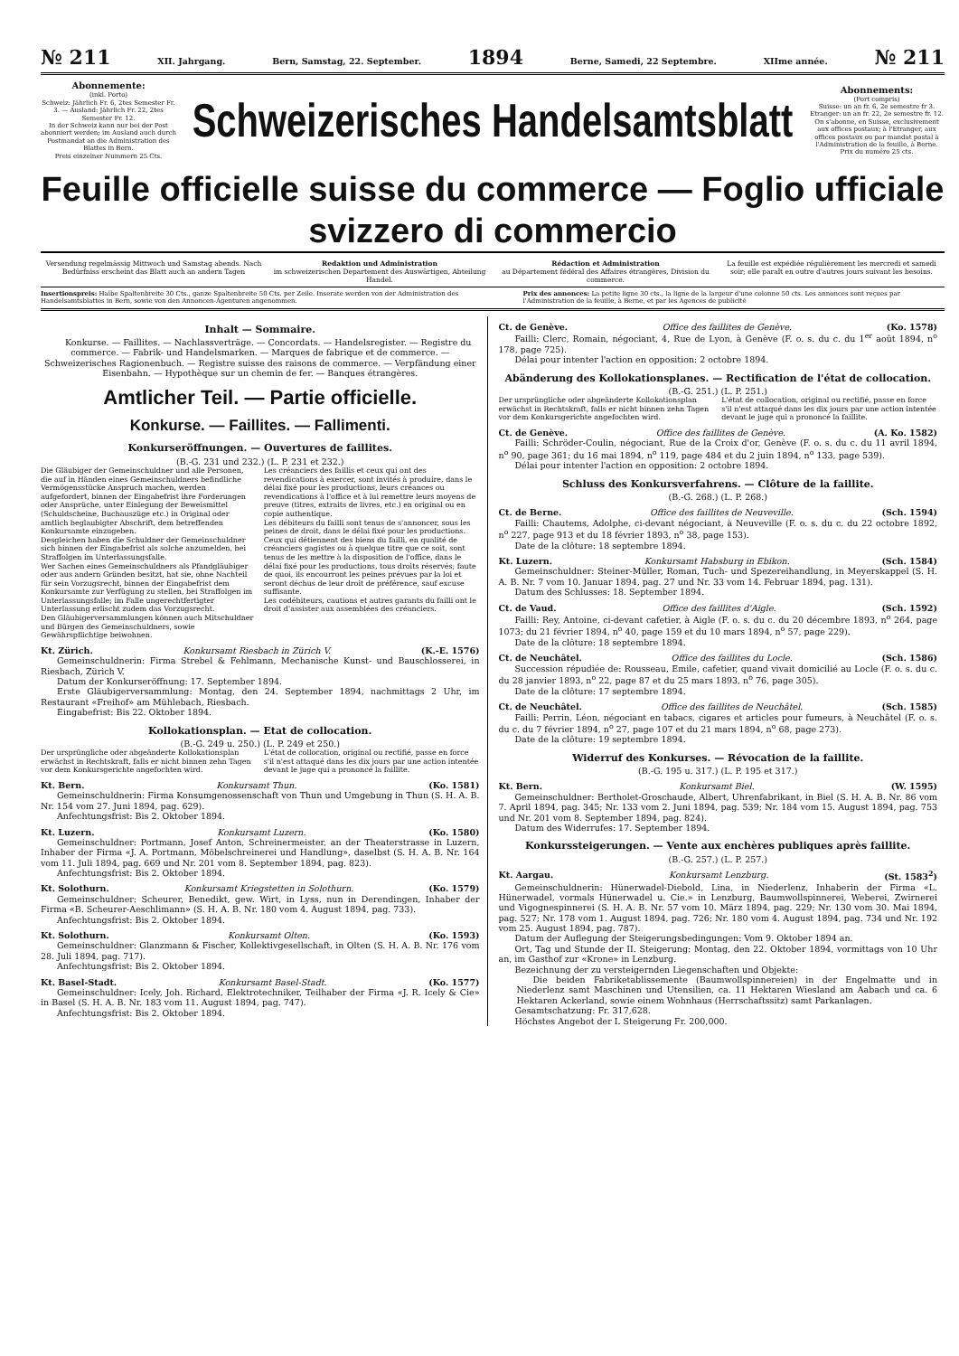№ 211 XII. Jahrgang. Bern, Samstag, 22. September. 1894 Berne, Samedi, 22 Septembre. XIIme année. № 211
Abonnemente:
(inkl. Porto)
Schweiz: Jährlich Fr. 6, 2tes Semester Fr. 3. — Ausland: Jährlich Fr. 22, 2tes Semester Fr. 12.
In der Schweiz kann nur bei der Post abonniert werden; im Ausland auch durch Postmandat an die Administration des Blattes in Bern.
Preis einzelner Nummern 25 Cts.
Schweizerisches Handelsamtsblatt
Abonnements:
(Port compris)
Suisse: un an fr. 6, 2e semestre fr 3. Etranger: un an fr. 22, 2e semestre fr. 12.
On s'abonne, en Suisse, exclusivement aux offices postaux; à l'Etranger, aux offices postaux ou par mandat postal à l'Administration de la feuille, à Berne.
Prix du numéro 25 cts.
Feuille officielle suisse du commerce — Foglio ufficiale svizzero di commercio
Versendung regelmässig Mittwoch und Samstag abends. Nach Bedürfniss erscheint das Blatt auch an andern Tagen
Redaktion und Administration
im schweizerischen Departement des Auswärtigen, Abteilung Handel.
Rédaction et Administration
au Département fédéral des Affaires étrangères, Division du commerce.
La feuille est expédiée régulièrement les mercredi et samedi soir; elle paraît en outre d'autres jours suivant les besoins.
Insertionspreis: Halbe Spaltenbreite 30 Cts., ganze Spaltenbreite 50 Cts. per Zeile. Inserate werden von der Administration des Handelsamtsblattes in Bern, sowie von den Annoncen-Agenturen angenommen.
Prix des annonces: La petite ligne 30 cts., la ligne de la largeur d'une colonne 50 cts. Les annonces sont reçues par l'Administration de la feuille, à Berne, et par les Agences de publicité
Inhalt — Sommaire.
Konkurse. — Faillites. — Nachlassverträge. — Concordats. — Handelsregister. — Registre du commerce. — Fabrik- und Handelsmarken. — Marques de fabrique et de commerce. — Schweizerisches Ragionenbuch. — Registre suisse des raisons de commerce. — Verpfändung einer Eisenbahn. — Hypothèque sur un chemin de fer. — Banques étrangères.
Amtlicher Teil. — Partie officielle.
Konkurse. — Faillites. — Fallimenti.
Konkurseröffnungen. — Ouvertures de faillites.
(B.-G. 231 und 232.) (L. P. 231 et 232.)
Die Gläubiger der Gemeinschuldner und alle Personen, die auf in Händen eines Gemeinschuldners befindliche Vermögensstücke Anspruch machen, werden aufgefordert, binnen der Eingabefrist ihre Forderungen oder Ansprüche, unter Einlegung der Beweismittel (Schuldscheine, Buchauszüge etc.) in Original oder amtlich beglaubigter Abschrift, dem betreffenden Konkursamte einzugeben.
Desgleichen haben die Schuldner der Gemeinschuldner sich binnen der Eingabefrist als solche anzumelden, bei Straffolgen im Unterlassungsfalle.
Wer Sachen eines Gemeinschuldners als Pfandgläubiger oder aus andern Gründen besitzt, hat sie, ohne Nachteil für sein Vorzugsrecht, binnen der Eingabefrist dem Konkursamte zur Verfügung zu stellen, bei Straffolgen im Unterlassungsfalle; im Falle ungerechtfertigter Unterlassung erlischt zudem das Vorzugsrecht.
Den Gläubigerversammlungen können auch Mitschuldner und Bürgen des Gemeinschuldners, sowie Gewährspflichtige beiwohnen.
Les créanciers des faillis et ceux qui ont des revendications à exercer, sont invités à produire, dans le délai fixé pour les productions, leurs créances ou revendications à l'office et à lui remettre leurs moyens de preuve (titres, extraits de livres, etc.) en original ou en copie authentique.
Les débiteurs du failli sont tenus de s'annoncer, sous les peines de droit, dans le délai fixé pour les productions.
Ceux qui détiennent des biens du failli, en qualité de créanciers gagistes ou à quelque titre que ce soit, sont tenus de les mettre à la disposition de l'office, dans le délai fixé pour les productions, tous droits réservés; faute de quoi, ils encourront les peines prévues par la loi et seront déchus de leur droit de préférence, sauf excuse suffisante.
Les codébiteurs, cautions et autres garants du failli ont le droit d'assister aux assemblées des créanciers.
Kt. Zürich. Konkursamt Riesbach in Zürich V. (K.-E. 1576)
Gemeinschuldnerin: Firma Strebel & Fehlmann, Mechanische Kunst- und Bauschlosserei, in Riesbach, Zürich V.
Datum der Konkurseröffnung: 17. September 1894.
Erste Gläubigerversammlung: Montag, den 24. September 1894, nachmittags 2 Uhr, im Restaurant «Freihof» am Mühlebach, Riesbach.
Eingabefrist: Bis 22. Oktober 1894.
Kollokationsplan. — Etat de collocation.
(B.-G. 249 u. 250.) (L. P. 249 et 250.)
Der ursprüngliche oder abgeänderte Kollokationsplan erwächst in Rechtskraft, falls er nicht binnen zehn Tagen vor dem Konkursgerichte angefochten wird.
L'état de collocation, original ou rectifié, passe en force s'il n'est attaqué dans les dix jours par une action intentée devant le juge qui a prononcé la faillite.
Kt. Bern. Konkursamt Thun. (Ko. 1581)
Gemeinschuldnerin: Firma Konsumgenossenschaft von Thun und Umgebung in Thun (S. H. A. B. Nr. 154 vom 27. Juni 1894, pag. 629).
Anfechtungsfrist: Bis 2. Oktober 1894.
Kt. Luzern. Konkursamt Luzern. (Ko. 1580)
Gemeinschuldner: Portmann, Josef Anton, Schreinermeister, an der Theaterstrasse in Luzern, Inhaber der Firma «J. A. Portmann, Möbelschreinerei und Handlung», daselbst (S. H. A. B. Nr. 164 vom 11. Juli 1894, pag. 669 und Nr. 201 vom 8. September 1894, pag. 823).
Anfechtungsfrist: Bis 2. Oktober 1894.
Kt. Solothurn. Konkursamt Kriegstetten in Solothurn. (Ko. 1579)
Gemeinschuldner: Scheurer, Benedikt, gew. Wirt, in Lyss, nun in Derendingen, Inhaber der Firma «B. Scheurer-Aeschlimann» (S. H. A. B. Nr. 180 vom 4. August 1894, pag. 733).
Anfechtungsfrist: Bis 2. Oktober 1894.
Kt. Solothurn. Konkursamt Olten. (Ko. 1593)
Gemeinschuldner: Glanzmann & Fischer, Kollektivgesellschaft, in Olten (S. H. A. B. Nr. 176 vom 28. Juli 1894, pag. 717).
Anfechtungsfrist: Bis 2. Oktober 1894.
Kt. Basel-Stadt. Konkursamt Basel-Stadt. (Ko. 1577)
Gemeinschuldner: Icely, Joh. Richard, Elektrotechniker, Teilhaber der Firma «J. R. Icely & Cie» in Basel (S. H. A. B. Nr. 183 vom 11. August 1894, pag. 747).
Anfechtungsfrist: Bis 2. Oktober 1894.
Ct. de Genève. Office des faillites de Genève. (Ko. 1578)
Failli: Clerc, Romain, négociant, 4, Rue de Lyon, à Genève (F. o. s. du c. du 1<sup>er</sup> août 1894, n<sup>o</sup> 178, page 725).
Délai pour intenter l'action en opposition: 2 octobre 1894.
Abänderung des Kollokationsplanes. — Rectification de l'état de collocation.
(B.-G. 251.) (L. P. 251.)
Der ursprüngliche oder abgeänderte Kollokationsplan erwächst in Rechtskraft, falls er nicht binnen zehn Tagen vor dem Konkursgerichte angefochten wird.
L'état de collocation, original ou rectifié, passe en force s'il n'est attaqué dans les dix jours par une action intentée devant le juge qui a prononcé la faillite.
Ct. de Genève. Office des faillites de Genève. (A. Ko. 1582)
Failli: Schröder-Coulin, négociant, Rue de la Croix d'or, Genève (F. o. s. du c. du 11 avril 1894, n<sup>o</sup> 90, page 361; du 16 mai 1894, n<sup>o</sup> 119, page 484 et du 2 juin 1894, n<sup>o</sup> 133, page 539).
Délai pour intenter l'action en opposition: 2 octobre 1894.
Schluss des Konkursverfahrens. — Clôture de la faillite.
(B.-G. 268.) (L. P. 268.)
Ct. de Berne. Office des faillites de Neuveville. (Sch. 1594)
Failli: Chautems, Adolphe, ci-devant négociant, à Neuveville (F. o. s. du c. du 22 octobre 1892, n<sup>o</sup> 227, page 913 et du 18 février 1893, n<sup>o</sup> 38, page 153).
Date de la clôture: 18 septembre 1894.
Kt. Luzern. Konkursamt Habsburg in Ebikon. (Sch. 1584)
Gemeinschuldner: Steiner-Müller, Roman, Tuch- und Spezereihandlung, in Meyerskappel (S. H. A. B. Nr. 7 vom 10. Januar 1894, pag. 27 und Nr. 33 vom 14. Februar 1894, pag. 131).
Datum des Schlusses: 18. September 1894.
Ct. de Vaud. Office des faillites d'Aigle. (Sch. 1592)
Failli: Rey, Antoine, ci-devant cafetier, à Aigle (F. o. s. du c. du 20 décembre 1893, n<sup>o</sup> 264, page 1073; du 21 février 1894, n<sup>o</sup> 40, page 159 et du 10 mars 1894, n<sup>o</sup> 57, page 229).
Date de la clôture: 18 septembre 1894.
Ct. de Neuchâtel. Office des faillites du Locle. (Sch. 1586)
Succession répudiée de: Rousseau, Emile, cafetier, quand vivait domicilié au Locle (F. o. s. du c. du 28 janvier 1893, n<sup>o</sup> 22, page 87 et du 25 mars 1893, n<sup>o</sup> 76, page 305).
Date de la clôture: 17 septembre 1894.
Ct. de Neuchâtel. Office des faillites de Neuchâtel. (Sch. 1585)
Failli: Perrin, Léon, négociant en tabacs, cigares et articles pour fumeurs, à Neuchâtel (F. o. s. du c. du 7 février 1894, n<sup>o</sup> 27, page 107 et du 21 mars 1894, n<sup>o</sup> 68, page 273).
Date de la clôture: 19 septembre 1894.
Widerruf des Konkurses. — Révocation de la faillite.
(B.-G. 195 u. 317.) (L. P. 195 et 317.)
Kt. Bern. Konkursamt Biel. (W. 1595)
Gemeinschuldner: Bertholet-Groschaude, Albert, Uhrenfabrikant, in Biel (S. H. A. B. Nr. 86 vom 7. April 1894, pag. 345; Nr. 133 vom 2. Juni 1894, pag. 539; Nr. 184 vom 15. August 1894, pag. 753 und Nr. 201 vom 8. September 1894, pag. 824).
Datum des Widerrufes: 17. September 1894.
Konkurssteigerungen. — Vente aux enchères publiques après faillite.
(B.-G. 257.) (L. P. 257.)
Kt. Aargau. Konkursamt Lenzburg. (St. 1583<sup>2</sup>)
Gemeinschuldnerin: Hünerwadel-Diebold, Lina, in Niederlenz, Inhaberin der Firma «L. Hünerwadel, vormals Hünerwadel u. Cie.» in Lenzburg, Baumwollspinnerei, Weberei, Zwirnerei und Vigognespinnerei (S. H. A. B. Nr. 57 vom 10. März 1894, pag. 229; Nr. 130 vom 30. Mai 1894, pag. 527; Nr. 178 vom 1. August 1894, pag. 726; Nr. 180 vom 4. August 1894, pag. 734 und Nr. 192 vom 25. August 1894, pag. 787).
Datum der Auflegung der Steigerungsbedingungen: Vom 9. Oktober 1894 an.
Ort, Tag und Stunde der II. Steigerung: Montag, den 22. Oktober 1894, vormittags von 10 Uhr an, im Gasthof zur «Krone» in Lenzburg.
Bezeichnung der zu versteigernden Liegenschaften und Objekte:
Die beiden Fabriketablissemente (Baumwollspinnereien) in der Engelmatte und in Niederlenz samt Maschinen und Utensilien, ca. 11 Hektaren Wiesland am Aabach und ca. 6 Hektaren Ackerland, sowie einem Wohnhaus (Herrschaftssitz) samt Parkanlagen.
Gesamtschatzung: Fr. 317,628.
Höchstes Angebot der I. Steigerung Fr. 200,000.